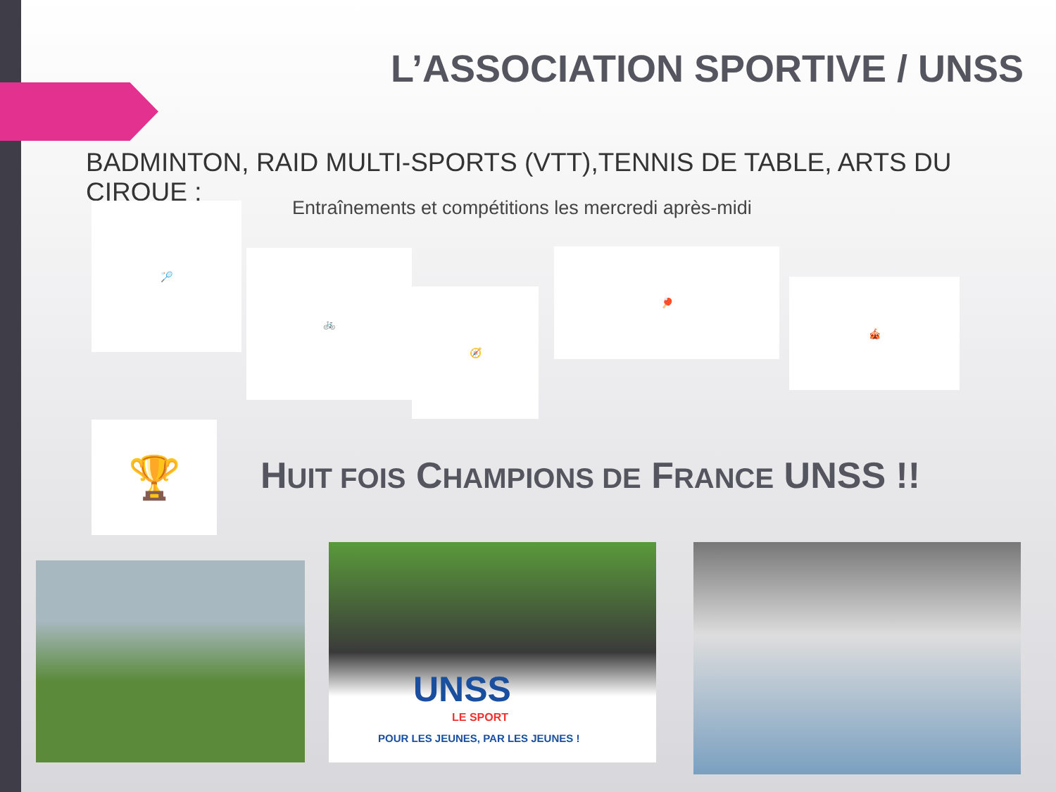L’ASSOCIATION SPORTIVE / UNSS
BADMINTON, RAID MULTI-SPORTS (VTT),TENNIS DE TABLE, ARTS DU CIRQUE :
Entraînements et compétitions les mercredi après-midi
🏸
🚲
🧭
🏓
🎪
🏆
HUIT FOIS CHAMPIONS DE FRANCE UNSS !!
UNSS
LE SPORT
POUR LES JEUNES, PAR LES JEUNES !